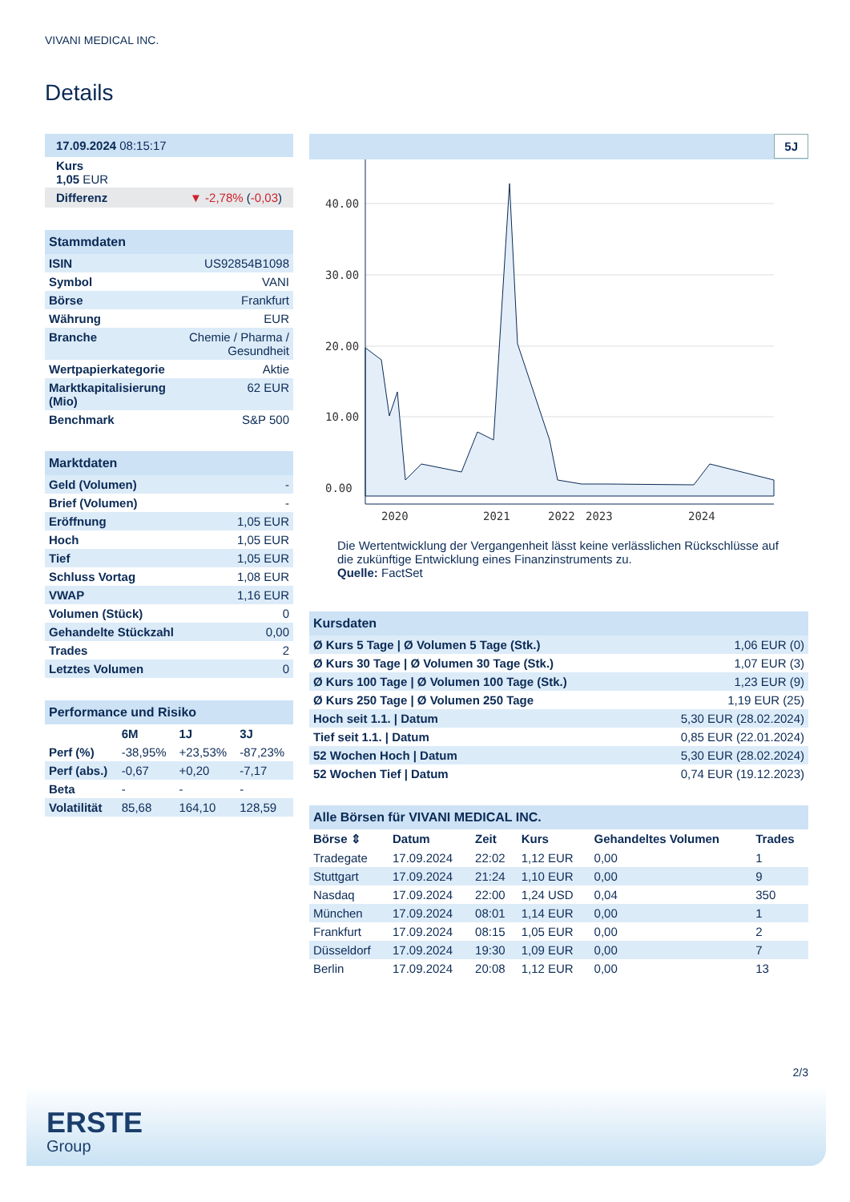VIVANI MEDICAL INC.
Details
| 17.09.2024 08:15:17 |
| Kurs 1,05 EUR |
| Differenz ▼ -2,78% ( -0,03 ) |
| Stammdaten | |
| ISIN | US92854B1098 |
| Symbol | VANI |
| Börse | Frankfurt |
| Währung | EUR |
| Branche | Chemie / Pharma / Gesundheit |
| Wertpapierkategorie | Aktie |
| Marktkapitalisierung (Mio) | 62 EUR |
| Benchmark | S&P 500 |
| Marktdaten | |
| Geld (Volumen) | - |
| Brief (Volumen) | - |
| Eröffnung | 1,05 EUR |
| Hoch | 1,05 EUR |
| Tief | 1,05 EUR |
| Schluss Vortag | 1,08 EUR |
| VWAP | 1,16 EUR |
| Volumen (Stück) | 0 |
| Gehandelte Stückzahl | 0,00 |
| Trades | 2 |
| Letztes Volumen | 0 |
| Performance und Risiko | | | |
| | 6M | 1J | 3J |
| Perf (%) | -38,95% | +23,53% | -87,23% |
| Perf (abs.) | -0,67 | +0,20 | -7,17 |
| Beta | - | - | - |
| Volatilität | 85,68 | 164,10 | 128,59 |
5J
40.00
30.00
20.00
10.00
0.00
2020
2021
2022
2023
2024
Die Wertentwicklung der Vergangenheit lässt keine verlässlichen Rückschlüsse auf die zukünftige Entwicklung eines Finanzinstruments zu.
Quelle: FactSet
| Kursdaten | |
| Ø Kurs 5 Tage / Ø Volumen 5 Tage (Stk.) | 1,06 EUR (0) |
| Ø Kurs 30 Tage / Ø Volumen 30 Tage (Stk.) | 1,07 EUR (3) |
| Ø Kurs 100 Tage / Ø Volumen 100 Tage (Stk.) | 1,23 EUR (9) |
| Ø Kurs 250 Tage / Ø Volumen 250 Tage | 1,19 EUR (25) |
| Hoch seit 1.1. / Datum | 5,30 EUR (28.02.2024) |
| Tief seit 1.1. / Datum | 0,85 EUR (22.01.2024) |
| 52 Wochen Hoch / Datum | 5,30 EUR (28.02.2024) |
| 52 Wochen Tief / Datum | 0,74 EUR (19.12.2023) |
| Alle Börsen für VIVANI MEDICAL INC. | | | | | |
| Börse ⇕ | Datum | Zeit | Kurs | Gehandeltes Volumen | Trades |
| Tradegate | 17.09.2024 | 22:02 | 1,12 EUR | 0,00 | 1 |
| Stuttgart | 17.09.2024 | 21:24 | 1,10 EUR | 0,00 | 9 |
| Nasdaq | 17.09.2024 | 22:00 | 1,24 USD | 0,04 | 350 |
| München | 17.09.2024 | 08:01 | 1,14 EUR | 0,00 | 1 |
| Frankfurt | 17.09.2024 | 08:15 | 1,05 EUR | 0,00 | 2 |
| Düsseldorf | 17.09.2024 | 19:30 | 1,09 EUR | 0,00 | 7 |
| Berlin | 17.09.2024 | 20:08 | 1,12 EUR | 0,00 | 13 |
2/3
ERSTE
Group